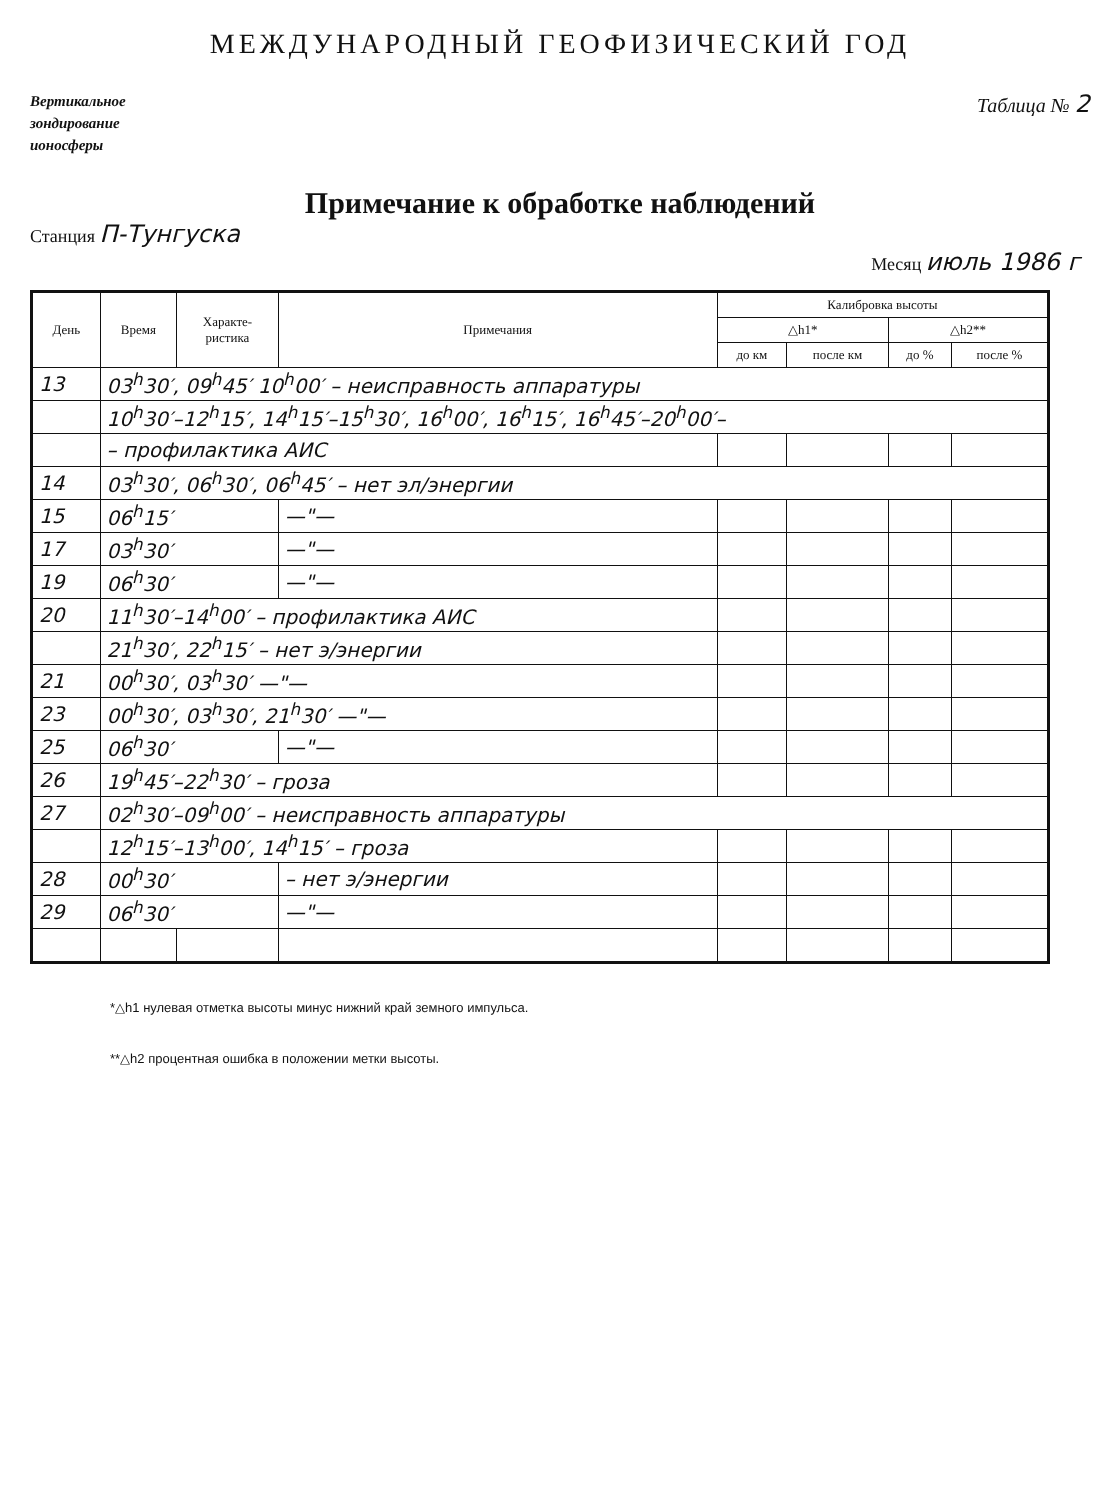МЕЖДУНАРОДНЫЙ ГЕОФИЗИЧЕСКИЙ ГОД
Вертикальное
зондирование
ионосферы
Таблица № 2
Примечание к обработке наблюдений
Станция П-Тунгуска
Месяц июль 1986 г
| День | Время | Характе- ристика | Примечания | Калибровка высоты | | | |
| --- | --- | --- | --- | --- | --- | --- | --- |
| | | | | △h1* | | △h2** | |
| | | | | до км | после км | до % | после % |
| 13 | 03<sup>h</sup>30′, 09<sup>h</sup>45′ 10<sup>h</sup>00′ – неисправность аппаратуры | | | | | | |
| | 10<sup>h</sup>30′–12<sup>h</sup>15′, 14<sup>h</sup>15′–15<sup>h</sup>30′, 16<sup>h</sup>00′, 16<sup>h</sup>15′, 16<sup>h</sup>45′–20<sup>h</sup>00′– | | | | | | |
| | – профилактика АИС | | | | | | |
| 14 | 03<sup>h</sup>30′, 06<sup>h</sup>30′, 06<sup>h</sup>45′ – нет эл/энергии | | | | | | |
| 15 | 06<sup>h</sup>15′ | | —"— | | | | |
| 17 | 03<sup>h</sup>30′ | | —"— | | | | |
| 19 | 06<sup>h</sup>30′ | | —"— | | | | |
| 20 | 11<sup>h</sup>30′–14<sup>h</sup>00′ – профилактика АИС | | | | | | |
| | 21<sup>h</sup>30′, 22<sup>h</sup>15′ – нет э/энергии | | | | | | |
| 21 | 00<sup>h</sup>30′, 03<sup>h</sup>30′ —"— | | | | | | |
| 23 | 00<sup>h</sup>30′, 03<sup>h</sup>30′, 21<sup>h</sup>30′ —"— | | | | | | |
| 25 | 06<sup>h</sup>30′ | | —"— | | | | |
| 26 | 19<sup>h</sup>45′–22<sup>h</sup>30′ – гроза | | | | | | |
| 27 | 02<sup>h</sup>30′–09<sup>h</sup>00′ – неисправность аппаратуры | | | | | | |
| | 12<sup>h</sup>15′–13<sup>h</sup>00′, 14<sup>h</sup>15′ – гроза | | | | | | |
| 28 | 00<sup>h</sup>30′ | | – нет э/энергии | | | | |
| 29 | 06<sup>h</sup>30′ | | —"— | | | | |
*△h1 нулевая отметка высоты минус нижний край земного импульса.
**△h2 процентная ошибка в положении метки высоты.